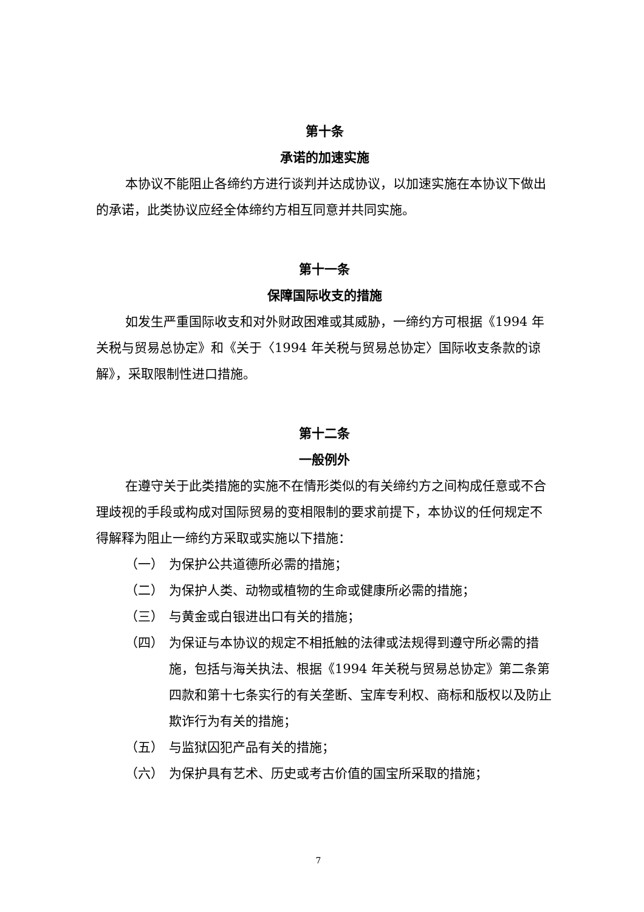第十条
承诺的加速实施
本协议不能阻止各缔约方进行谈判并达成协议，以加速实施在本协议下做出的承诺，此类协议应经全体缔约方相互同意并共同实施。
第十一条
保障国际收支的措施
如发生严重国际收支和对外财政困难或其威胁，一缔约方可根据《1994 年关税与贸易总协定》和《关于〈1994 年关税与贸易总协定〉国际收支条款的谅解》，采取限制性进口措施。
第十二条
一般例外
在遵守关于此类措施的实施不在情形类似的有关缔约方之间构成任意或不合理歧视的手段或构成对国际贸易的变相限制的要求前提下，本协议的任何规定不得解释为阻止一缔约方采取或实施以下措施：
（一） 为保护公共道德所必需的措施；
（二） 为保护人类、动物或植物的生命或健康所必需的措施；
（三） 与黄金或白银进出口有关的措施；
（四） 为保证与本协议的规定不相抵触的法律或法规得到遵守所必需的措施，包括与海关执法、根据《1994 年关税与贸易总协定》第二条第四款和第十七条实行的有关垄断、宝库专利权、商标和版权以及防止欺诈行为有关的措施；
（五） 与监狱囚犯产品有关的措施；
（六） 为保护具有艺术、历史或考古价值的国宝所采取的措施；
7